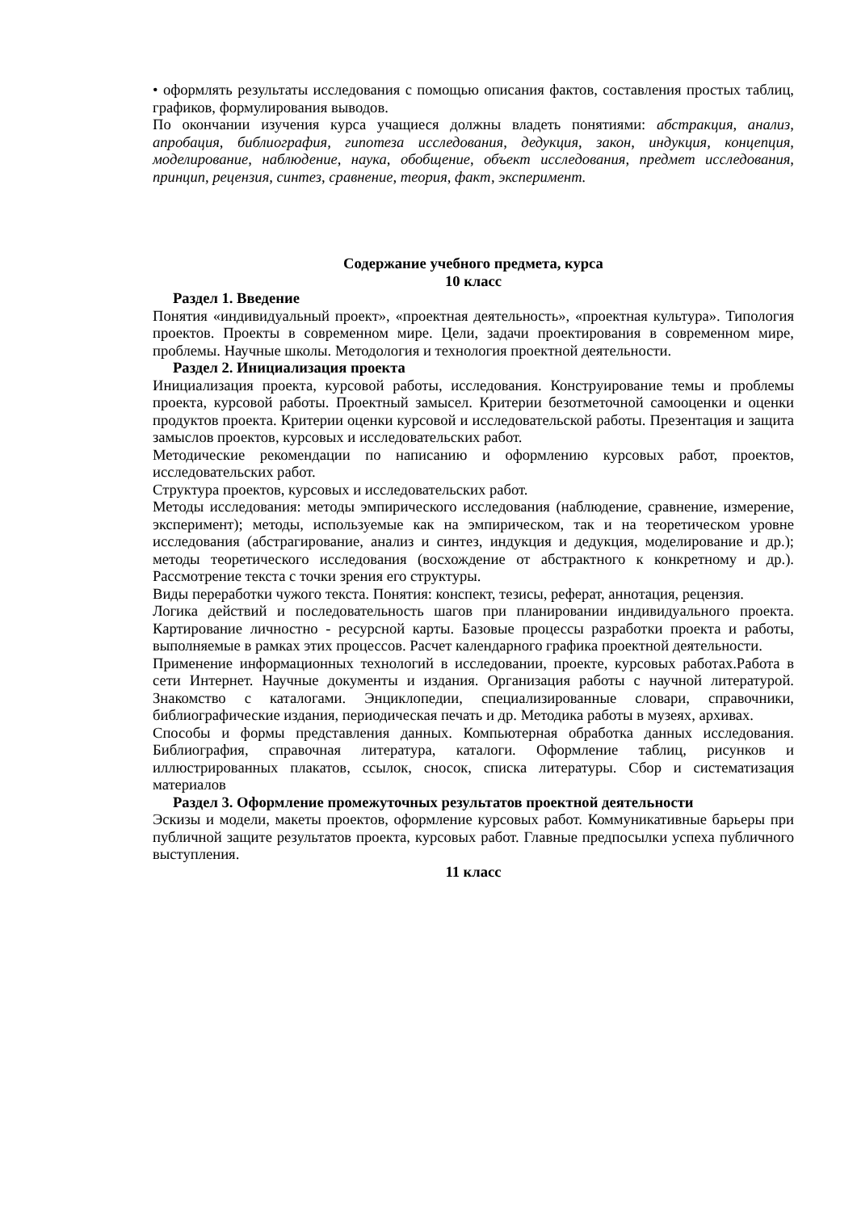• оформлять результаты исследования с помощью описания фактов, составления простых таблиц, графиков, формулирования выводов.
По окончании изучения курса учащиеся должны владеть понятиями: абстракция, анализ, апробация, библиография, гипотеза исследования, дедукция, закон, индукция, концепция, моделирование, наблюдение, наука, обобщение, объект исследования, предмет исследования, принцип, рецензия, синтез, сравнение, теория, факт, эксперимент.
Содержание учебного предмета, курса
10 класс
Раздел 1. Введение
Понятия «индивидуальный проект», «проектная деятельность», «проектная культура». Типология проектов. Проекты в современном мире. Цели, задачи проектирования в современном мире, проблемы. Научные школы. Методология и технология проектной деятельности.
Раздел 2. Инициализация проекта
Инициализация проекта, курсовой работы, исследования. Конструирование темы и проблемы проекта, курсовой работы. Проектный замысел. Критерии безотметочной самооценки и оценки продуктов проекта. Критерии оценки курсовой и исследовательской работы. Презентация и защита замыслов проектов, курсовых и исследовательских работ.
Методические рекомендации по написанию и оформлению курсовых работ, проектов, исследовательских работ.
Структура проектов, курсовых и исследовательских работ.
Методы исследования: методы эмпирического исследования (наблюдение, сравнение, измерение, эксперимент); методы, используемые как на эмпирическом, так и на теоретическом уровне исследования (абстрагирование, анализ и синтез, индукция и дедукция, моделирование и др.); методы теоретического исследования (восхождение от абстрактного к конкретному и др.). Рассмотрение текста с точки зрения его структуры.
Виды переработки чужого текста. Понятия: конспект, тезисы, реферат, аннотация, рецензия.
Логика действий и последовательность шагов при планировании индивидуального проекта. Картирование личностно - ресурсной карты. Базовые процессы разработки проекта и работы, выполняемые в рамках этих процессов. Расчет календарного графика проектной деятельности.
Применение информационных технологий в исследовании, проекте, курсовых работах.Работа в сети Интернет. Научные документы и издания. Организация работы с научной литературой. Знакомство с каталогами. Энциклопедии, специализированные словари, справочники, библиографические издания, периодическая печать и др. Методика работы в музеях, архивах.
Способы и формы представления данных. Компьютерная обработка данных исследования. Библиография, справочная литература, каталоги. Оформление таблиц, рисунков и иллюстрированных плакатов, ссылок, сносок, списка литературы. Сбор и систематизация материалов
Раздел 3. Оформление промежуточных результатов проектной деятельности
Эскизы и модели, макеты проектов, оформление курсовых работ. Коммуникативные барьеры при публичной защите результатов проекта, курсовых работ. Главные предпосылки успеха публичного выступления.
11 класс